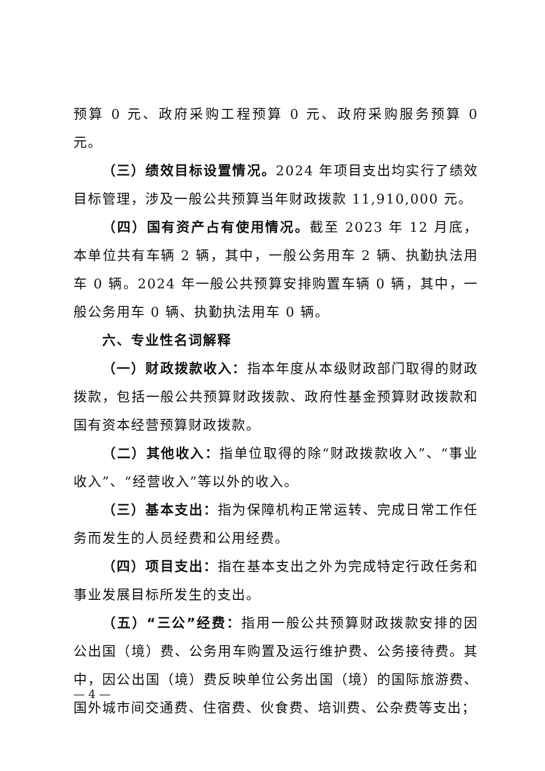预算 0 元、政府采购工程预算 0 元、政府采购服务预算 0 元。
（三）绩效目标设置情况。2024 年项目支出均实行了绩效目标管理，涉及一般公共预算当年财政拨款 11,910,000 元。
（四）国有资产占有使用情况。截至 2023 年 12 月底，本单位共有车辆 2 辆，其中，一般公务用车 2 辆、执勤执法用车 0 辆。2024 年一般公共预算安排购置车辆 0 辆，其中，一般公务用车 0 辆、执勤执法用车 0 辆。
六、专业性名词解释
（一）财政拨款收入：指本年度从本级财政部门取得的财政拨款，包括一般公共预算财政拨款、政府性基金预算财政拨款和国有资本经营预算财政拨款。
（二）其他收入：指单位取得的除“财政拨款收入”、“事业收入”、“经营收入”等以外的收入。
（三）基本支出：指为保障机构正常运转、完成日常工作任务而发生的人员经费和公用经费。
（四）项目支出：指在基本支出之外为完成特定行政任务和事业发展目标所发生的支出。
（五）“三公”经费：指用一般公共预算财政拨款安排的因公出国（境）费、公务用车购置及运行维护费、公务接待费。其中，因公出国（境）费反映单位公务出国（境）的国际旅游费、国外城市间交通费、住宿费、伙食费、培训费、公杂费等支出；
— 4 —